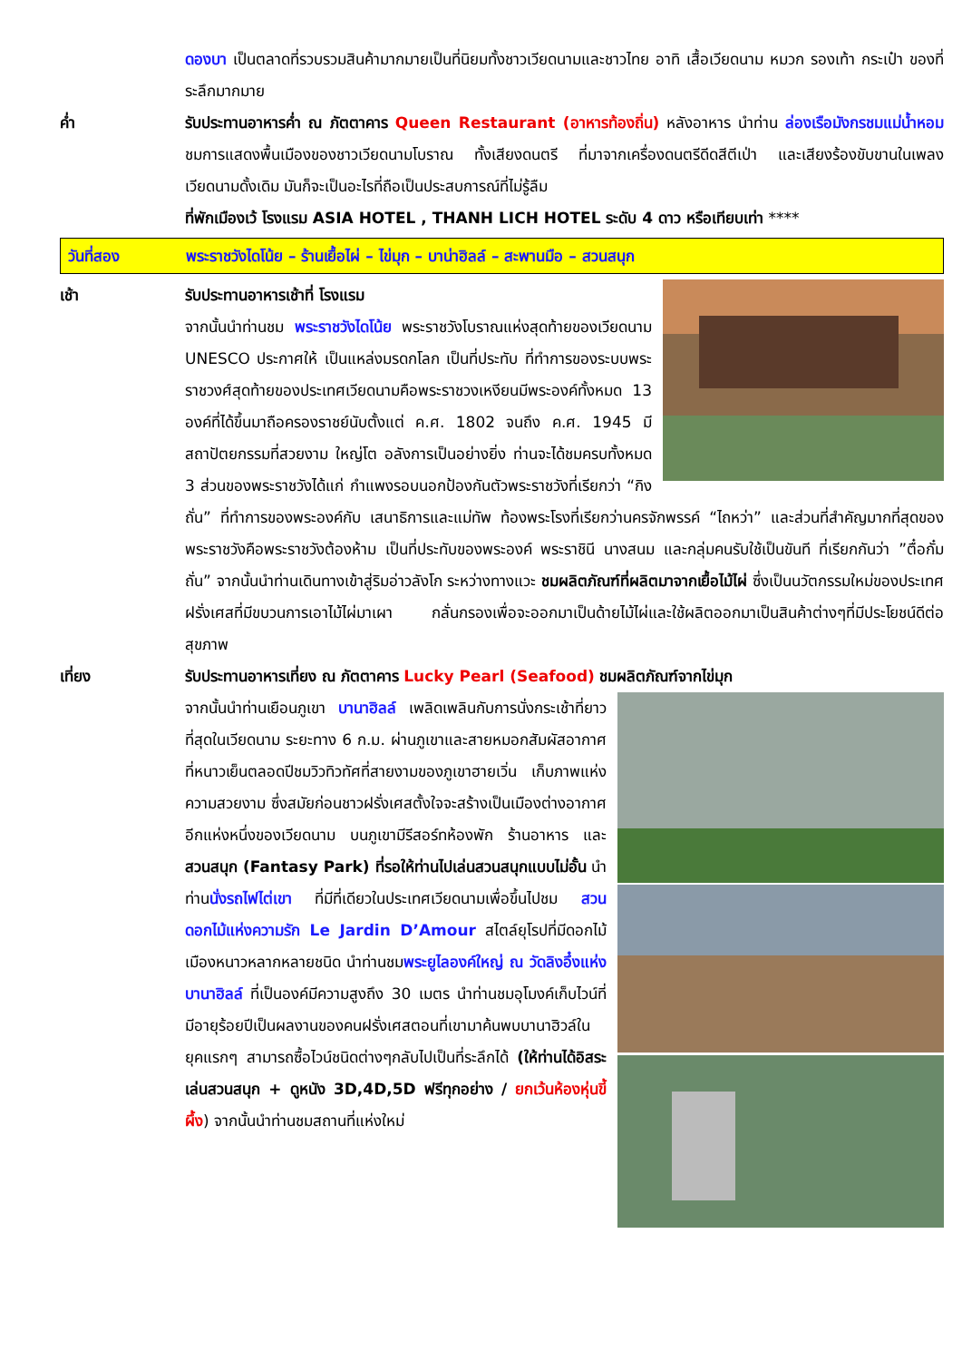ดองบา เป็นตลาดที่รวบรวมสินค้ามากมายเป็นที่นิยมทั้งชาวเวียดนามและชาวไทย อาทิ เสื้อเวียดนาม หมวก รองเท้า กระเป๋า ของที่ระลึกมากมาย
ค่ำ รับประทานอาหารค่ำ ณ ภัตตาคาร Queen Restaurant (อาหารท้องถิ่น) หลังอาหาร นำท่าน ล่องเรือมังกรชมแม่น้ำหอม ชมการแสดงพื้นเมืองของชาวเวียดนามโบราณ ทั้งเสียงดนตรี ที่มาจากเครื่องดนตรีดีดสีตีเป่า และเสียงร้องขับขานในเพลงเวียดนามดั้งเดิม มันก็จะเป็นอะไรที่ถือเป็นประสบการณ์ที่ไม่รู้ลืม
ที่พักเมืองเว้ โรงแรม ASIA HOTEL , THANH LICH HOTEL ระดับ 4 ดาว หรือเทียบเท่า ****
วันที่สอง พระราชวังไดโน้ย – ร้านเยื้อไผ่ – ไข่มุก – บาน่าฮิลล์ – สะพานมือ – สวนสนุก
เช้า รับประทานอาหารเช้าที่ โรงแรม
จากนั้นนำท่านชม พระราชวังไดโน้ย พระราชวังโบราณแห่งสุดท้ายของเวียดนาม UNESCO ประกาศให้ เป็นแหล่งมรดกโลก เป็นที่ประทับ ที่ทำการของระบบพระราชวงศ์สุดท้ายของประเทศเวียดนามคือพระราชวงเหงียนมีพระองค์ทั้งหมด 13 องค์ที่ได้ขึ้นมาถือครองราชย์นับตั้งแต่ ค.ศ. 1802 จนถึง ค.ศ. 1945 มีสถาปัตยกรรมที่สวยงาม ใหญ่โต อลังการเป็นอย่างยิ่ง ท่านจะได้ชมครบทั้งหมด 3 ส่วนของพระราชวังได้แก่ กำแพงรอบนอกป้องกันตัวพระราชวังที่เรียกว่า “กิงถั่น” ที่ทำการของพระองค์กับ เสนาธิการและแม่ทัพ ท้องพระโรงที่เรียกว่านครจักพรรค์ “ไถหว่า” และส่วนที่สำคัญมากที่สุดของพระราชวังคือพระราชวังต้องห้าม เป็นที่ประทับของพระองค์ พระราชินี นางสนม และกลุ่มคนรับใช้เป็นขันที ที่เรียกกันว่า ”ตื๋อกั๋มถั่น” จากนั้นนำท่านเดินทางเข้าสู่ริมอ่าวลังโก ระหว่างทางแวะ ชมผลิตภัณฑ์ที่ผลิตมาจากเยื้อไม้ไผ่ ซึ่งเป็นนวัตกรรมใหม่ของประเทศฝรั่งเศสที่มีขบวนการเอาไม้ไผ่มาเผา กลั่นกรองเพื่อจะออกมาเป็นด้ายไม้ไผ่และใช้ผลิตออกมาเป็นสินค้าต่างๆที่มีประโยชน์ดีต่อสุขภาพ
เที่ยง รับประทานอาหารเที่ยง ณ ภัตตาคาร Lucky Pearl (Seafood) ชมผลิตภัณฑ์จากไข่มุก
จากนั้นนำท่านเยือนภูเขา บานาฮิลล์ เพลิดเพลินกับการนั่งกระเช้าที่ยาวที่สุดในเวียดนาม ระยะทาง 6 ก.ม. ผ่านภูเขาและสายหมอกสัมผัสอากาศที่หนาวเย็นตลอดปีชมวิวทิวทัศที่สายงามของภูเขาฮายเวิ่น เก็บภาพแห่งความสวยงาม ซึ่งสมัยก่อนชาวฝรั่งเศสตั้งใจจะสร้างเป็นเมืองต่างอากาศอีกแห่งหนึ่งของเวียดนาม บนภูเขามีรีสอร์ทห้องพัก ร้านอาหาร และ สวนสนุก (Fantasy Park) ที่รอให้ท่านไปเล่นสวนสนุกแบบไม่อั้น นำท่านนั่งรถไฟไต่เขา ที่มีที่เดียวในประเทศเวียดนามเพื่อขึ้นไปชม สวนดอกไม้แห่งความรัก Le Jardin D’Amour สไตล์ยุโรปที่มีดอกไม้เมืองหนาวหลากหลายชนิด นำท่านชมพระยูไลองค์ใหญ่ ณ วัดลิงอึ๋งแห่งบานาฮิลล์ ที่เป็นองค์มีความสูงถึง 30 เมตร นำท่านชมอุโมงค์เก็บไวน์ที่มีอายุร้อยปีเป็นผลงานของคนฝรั่งเศสตอนที่เขามาค้นพบบานาฮิวล์ในยุคแรกๆ สามารถซื้อไวน์ชนิดต่างๆกลับไปเป็นที่ระลึกได้ (ให้ท่านได้อิสระเล่นสวนสนุก + ดูหนัง 3D,4D,5D ฟรีทุกอย่าง / ยกเว้นห้องหุ่นขี้ผึ้ง) จากนั้นนำท่านชมสถานที่แห่งใหม่